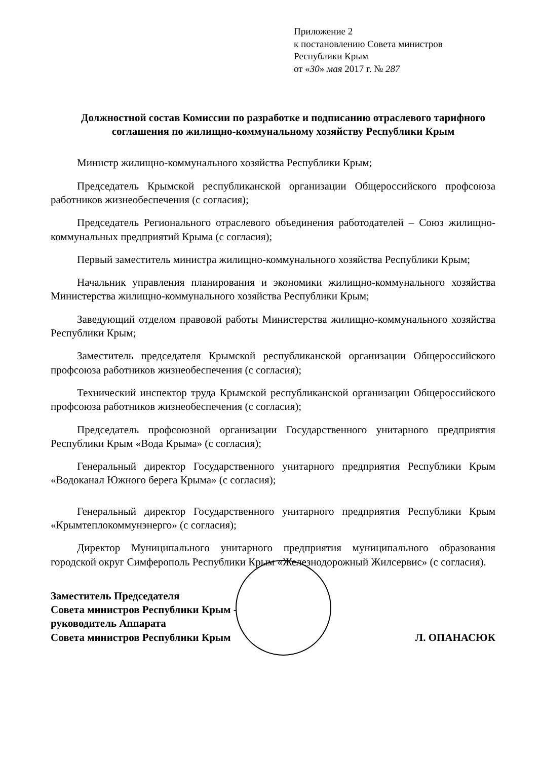Приложение 2
к постановлению Совета министров
Республики Крым
от «30» мая 2017 г. № 287
Должностной состав Комиссии по разработке и подписанию отраслевого тарифного соглашения по жилищно-коммунальному хозяйству Республики Крым
Министр жилищно-коммунального хозяйства Республики Крым;
Председатель Крымской республиканской организации Общероссийского профсоюза работников жизнеобеспечения (с согласия);
Председатель Регионального отраслевого объединения работодателей – Союз жилищно-коммунальных предприятий Крыма (с согласия);
Первый заместитель министра жилищно-коммунального хозяйства Республики Крым;
Начальник управления планирования и экономики жилищно-коммунального хозяйства Министерства жилищно-коммунального хозяйства Республики Крым;
Заведующий отделом правовой работы Министерства жилищно-коммунального хозяйства Республики Крым;
Заместитель председателя Крымской республиканской организации Общероссийского профсоюза работников жизнеобеспечения (с согласия);
Технический инспектор труда Крымской республиканской организации Общероссийского профсоюза работников жизнеобеспечения (с согласия);
Председатель профсоюзной организации Государственного унитарного предприятия Республики Крым «Вода Крыма» (с согласия);
Генеральный директор Государственного унитарного предприятия Республики Крым «Водоканал Южного берега Крыма» (с согласия);
Генеральный директор Государственного унитарного предприятия Республики Крым «Крымтеплокоммунэнерго» (с согласия);
Директор Муниципального унитарного предприятия муниципального образования городской округ Симферополь Республики Крым «Железнодорожный Жилсервис» (с согласия).
Заместитель Председателя
Совета министров Республики Крым -
руководитель Аппарата
Совета министров Республики Крым
Л. ОПАНАСЮК